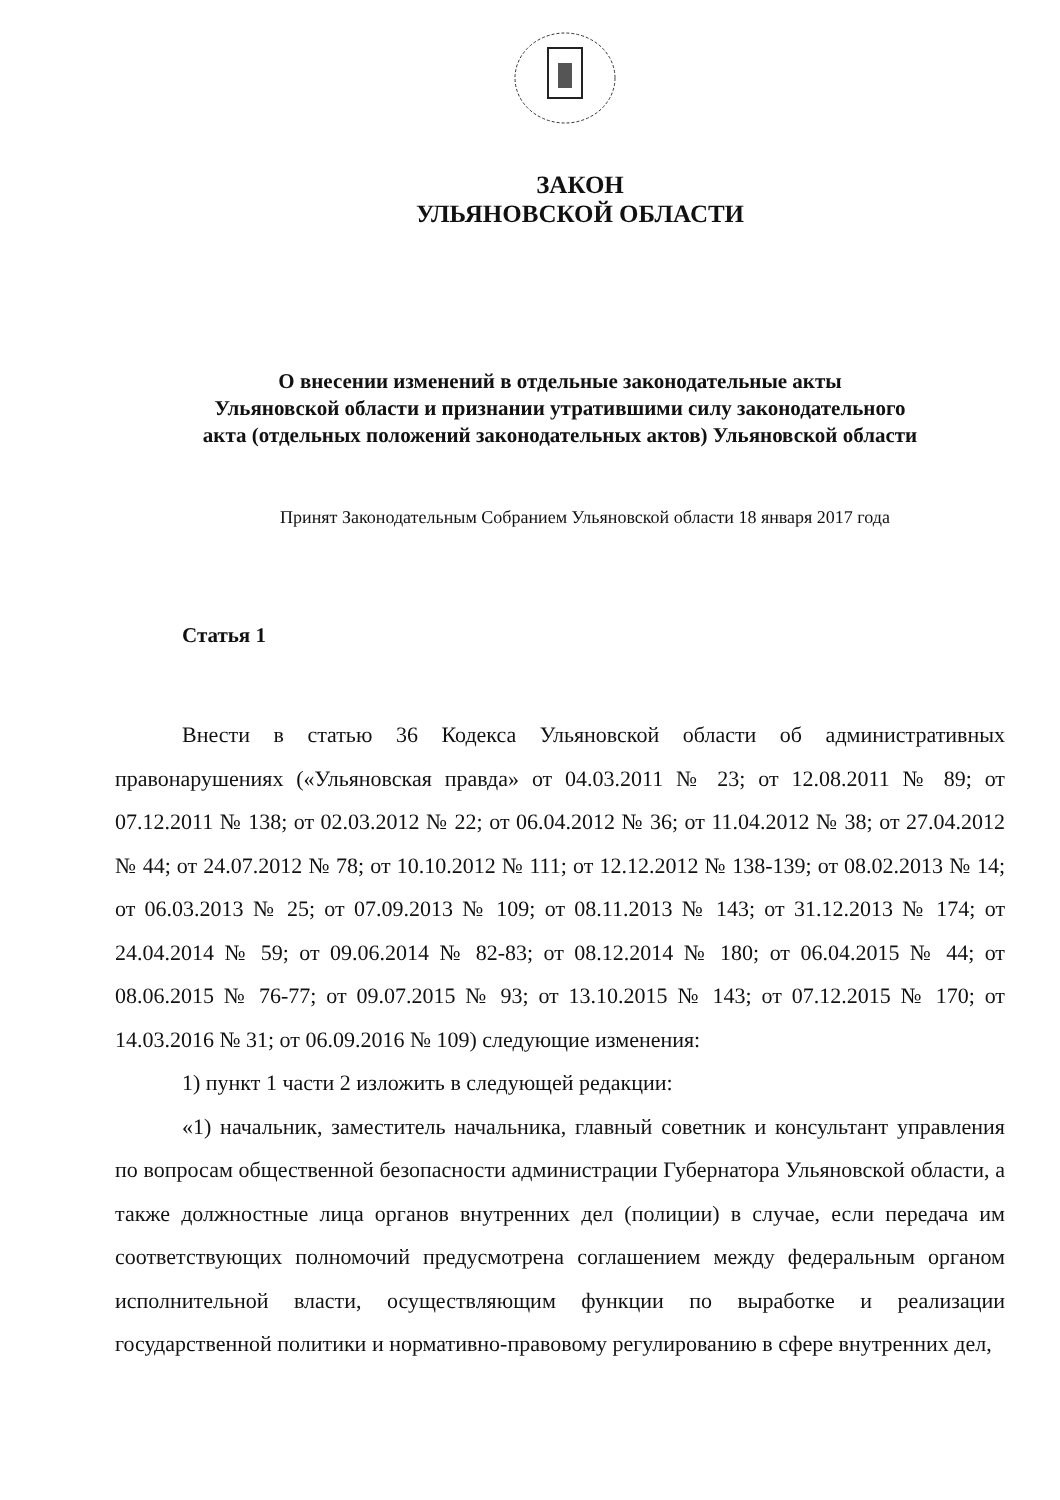ЗАКОН
УЛЬЯНОВСКОЙ ОБЛАСТИ
О внесении изменений в отдельные законодательные акты
Ульяновской области и признании утратившими силу законодательного
акта (отдельных положений законодательных актов) Ульяновской области
Принят Законодательным Собранием Ульяновской области 18 января 2017 года
Статья 1
Внести в статью 36 Кодекса Ульяновской области об административных правонарушениях («Ульяновская правда» от 04.03.2011 № 23; от 12.08.2011 № 89; от 07.12.2011 № 138; от 02.03.2012 № 22; от 06.04.2012 № 36; от 11.04.2012 № 38; от 27.04.2012 № 44; от 24.07.2012 № 78; от 10.10.2012 № 111; от 12.12.2012 № 138-139; от 08.02.2013 № 14; от 06.03.2013 № 25; от 07.09.2013 № 109; от 08.11.2013 № 143; от 31.12.2013 № 174; от 24.04.2014 № 59; от 09.06.2014 № 82-83; от 08.12.2014 № 180; от 06.04.2015 № 44; от 08.06.2015 № 76-77; от 09.07.2015 № 93; от 13.10.2015 № 143; от 07.12.2015 № 170; от 14.03.2016 № 31; от 06.09.2016 № 109) следующие изменения:
1) пункт 1 части 2 изложить в следующей редакции:
«1) начальник, заместитель начальника, главный советник и консультант управления по вопросам общественной безопасности администрации Губернатора Ульяновской области, а также должностные лица органов внутренних дел (полиции) в случае, если передача им соответствующих полномочий предусмотрена соглашением между федеральным органом исполнительной власти, осуществляющим функции по выработке и реализации государственной политики и нормативно-правовому регулированию в сфере внутренних дел,